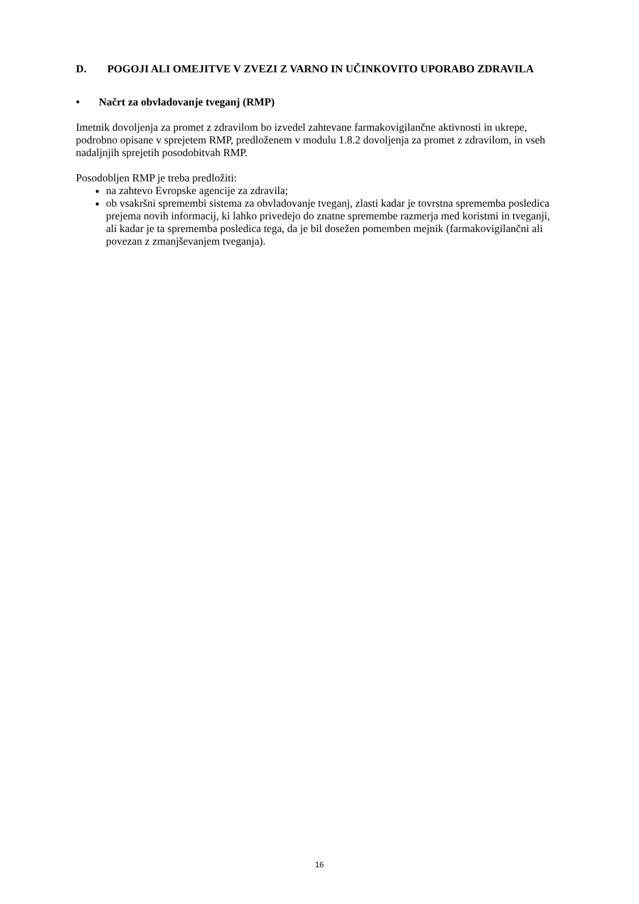D. POGOJI ALI OMEJITVE V ZVEZI Z VARNO IN UČINKOVITO UPORABO ZDRAVILA
• Načrt za obvladovanje tveganj (RMP)
Imetnik dovoljenja za promet z zdravilom bo izvedel zahtevane farmakovigilančne aktivnosti in ukrepe, podrobno opisane v sprejetem RMP, predloženem v modulu 1.8.2 dovoljenja za promet z zdravilom, in vseh nadaljnjih sprejetih posodobitvah RMP.
Posodobljen RMP je treba predložiti:
na zahtevo Evropske agencije za zdravila;
ob vsakršni spremembi sistema za obvladovanje tveganj, zlasti kadar je tovrstna sprememba posledica prejema novih informacij, ki lahko privedejo do znatne spremembe razmerja med koristmi in tveganji, ali kadar je ta sprememba posledica tega, da je bil dosežen pomemben mejnik (farmakovigilančni ali povezan z zmanjševanjem tveganja).
16